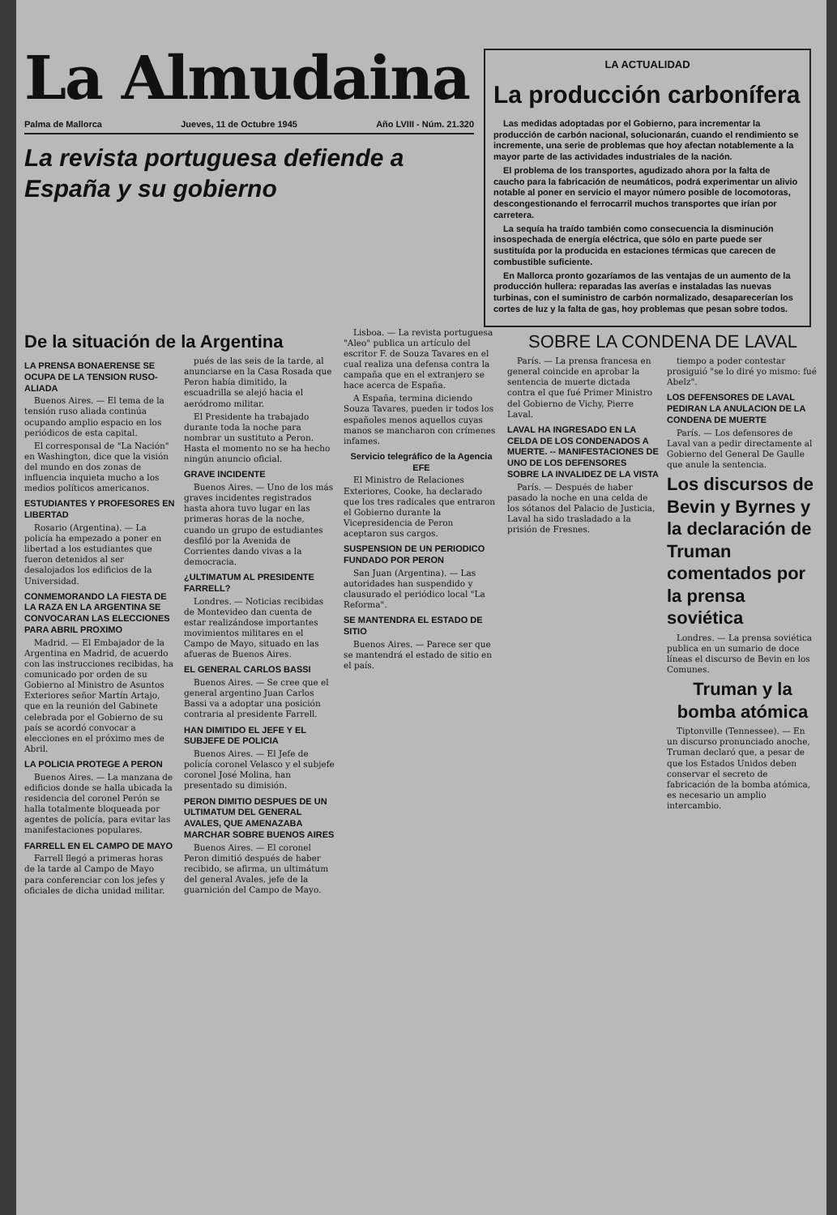La Almudaina
Palma de Mallorca Jueves, 11 de Octubre 1945 Año LVIII - Núm. 21.320
La revista portuguesa defiende a España y su gobierno
LA ACTUALIDAD
La producción carbonífera
Las medidas adoptadas por el Gobierno, para incrementar la producción de carbón nacional, solucionarán, cuando el rendimiento se incremente, una serie de problemas que hoy afectan notablemente a la mayor parte de las actividades industriales de la nación.
El problema de los transportes, agudizado ahora por la falta de caucho para la fabricación de neumáticos, podrá experimentar un alivio notable al poner en servicio el mayor número posible de locomotoras, descongestionando el ferrocarril muchos transportes que irían por carretera.
La sequía ha traído también como consecuencia la disminución insospechada de energía eléctrica, que sólo en parte puede ser sustituída por la producida en estaciones térmicas que carecen de combustible suficiente.
En Mallorca pronto gozaríamos de las ventajas de un aumento de la producción hullera: reparadas las averías e instaladas las nuevas turbinas, con el suministro de carbón normalizado, desaparecerían los cortes de luz y la falta de gas, hoy problemas que pesan sobre todos.
De la situación de la Argentina
LA PRENSA BONAERENSE SE OCUPA DE LA TENSION RUSO-ALIADA
Buenos Aires. — El tema de la tensión ruso aliada continúa ocupando amplio espacio en los periódicos de esta capital.
El corresponsal de "La Nación" en Washington, dice que la visión del mundo en dos zonas de influencia inquieta mucho a los medios políticos americanos.
ESTUDIANTES Y PROFESORES EN LIBERTAD
Rosario (Argentina). — La policía ha empezado a poner en libertad a los estudiantes que fueron detenidos al ser desalojados los edificios de la Universidad.
CONMEMORANDO LA FIESTA DE LA RAZA EN LA ARGENTINA SE CONVOCARAN LAS ELECCIONES PARA ABRIL PROXIMO
Madrid. — El Embajador de la Argentina en Madrid, de acuerdo con las instrucciones recibidas, ha comunicado por orden de su Gobierno al Ministro de Asuntos Exteriores señor Martín Artajo, que en la reunión del Gabinete celebrada por el Gobierno de su país se acordó convocar a elecciones en el próximo mes de Abril.
LA POLICIA PROTEGE A PERON
Buenos Aires. — La manzana de edificios donde se halla ubicada la residencia del coronel Perón se halla totalmente bloqueada por agentes de policía, para evitar las manifestaciones populares.
FARRELL EN EL CAMPO DE MAYO
Farrell llegó a primeras horas de la tarde al Campo de Mayo para conferenciar con los jefes y oficiales de dicha unidad militar.
pués de las seis de la tarde, al anunciarse en la Casa Rosada que Peron había dimitido, la escuadrilla se alejó hacia el aeródromo militar.
El Presidente ha trabajado durante toda la noche para nombrar un sustituto a Peron. Hasta el momento no se ha hecho ningún anuncio oficial.
GRAVE INCIDENTE
Buenos Aires. — Uno de los más graves incidentes registrados hasta ahora tuvo lugar en las primeras horas de la noche, cuando un grupo de estudiantes desfiló por la Avenida de Corrientes dando vivas a la democracia.
¿ULTIMATUM AL PRESIDENTE FARRELL?
Londres. — Noticias recibidas de Montevideo dan cuenta de estar realizándose importantes movimientos militares en el Campo de Mayo, situado en las afueras de Buenos Aires.
EL GENERAL CARLOS BASSI
Buenos Aires. — Se cree que el general argentino Juan Carlos Bassi va a adoptar una posición contraria al presidente Farrell.
HAN DIMITIDO EL JEFE Y EL SUBJEFE DE POLICIA
Buenos Aires. — El Jefe de policía coronel Velasco y el subjefe coronel José Molina, han presentado su dimisión.
PERON DIMITIO DESPUES DE UN ULTIMATUM DEL GENERAL AVALES, QUE AMENAZABA MARCHAR SOBRE BUENOS AIRES
Buenos Aires. — El coronel Peron dimitió después de haber recibido, se afirma, un ultimátum del general Avales, jefe de la guarnición del Campo de Mayo.
Lisboa. — La revista portuguesa "Aleo" publica un artículo del escritor F. de Souza Tavares en el cual realiza una defensa contra la campaña que en el extranjero se hace acerca de España.
A España, termina diciendo Souza Tavares, pueden ir todos los españoles menos aquellos cuyas manos se mancharon con crímenes infames.
Servicio telegráfico de la Agencia EFE
El Ministro de Relaciones Exteriores, Cooke, ha declarado que los tres radicales que entraron el Gobierno durante la Vicepresidencia de Peron aceptaron sus cargos.
SUSPENSION DE UN PERIODICO FUNDADO POR PERON
San Juan (Argentina). — Las autoridades han suspendido y clausurado el periódico local "La Reforma".
SE MANTENDRA EL ESTADO DE SITIO
Buenos Aires. — Parece ser que se mantendrá el estado de sitio en el país.
SOBRE LA CONDENA DE LAVAL
París. — La prensa francesa en general coincide en aprobar la sentencia de muerte dictada contra el que fué Primer Ministro del Gobierno de Vichy, Pierre Laval.
LAVAL HA INGRESADO EN LA CELDA DE LOS CONDENADOS A MUERTE. -- MANIFESTACIONES DE UNO DE LOS DEFENSORES SOBRE LA INVALIDEZ DE LA VISTA
París. — Después de haber pasado la noche en una celda de los sótanos del Palacio de Justicia, Laval ha sido trasladado a la prisión de Fresnes.
tiempo a poder contestar prosiguió "se lo diré yo mismo: fué Abelz".
LOS DEFENSORES DE LAVAL PEDIRAN LA ANULACION DE LA CONDENA DE MUERTE
París. — Los defensores de Laval van a pedir directamente al Gobierno del General De Gaulle que anule la sentencia.
Los discursos de Bevin y Byrnes y la declaración de Truman comentados por la prensa soviética
Londres. — La prensa soviética publica en un sumario de doce líneas el discurso de Bevin en los Comunes.
Truman y la bomba atómica
Tiptonville (Tennessee). — En un discurso pronunciado anoche, Truman declaró que, a pesar de que los Estados Unidos deben conservar el secreto de fabricación de la bomba atómica, es necesario un amplio intercambio.